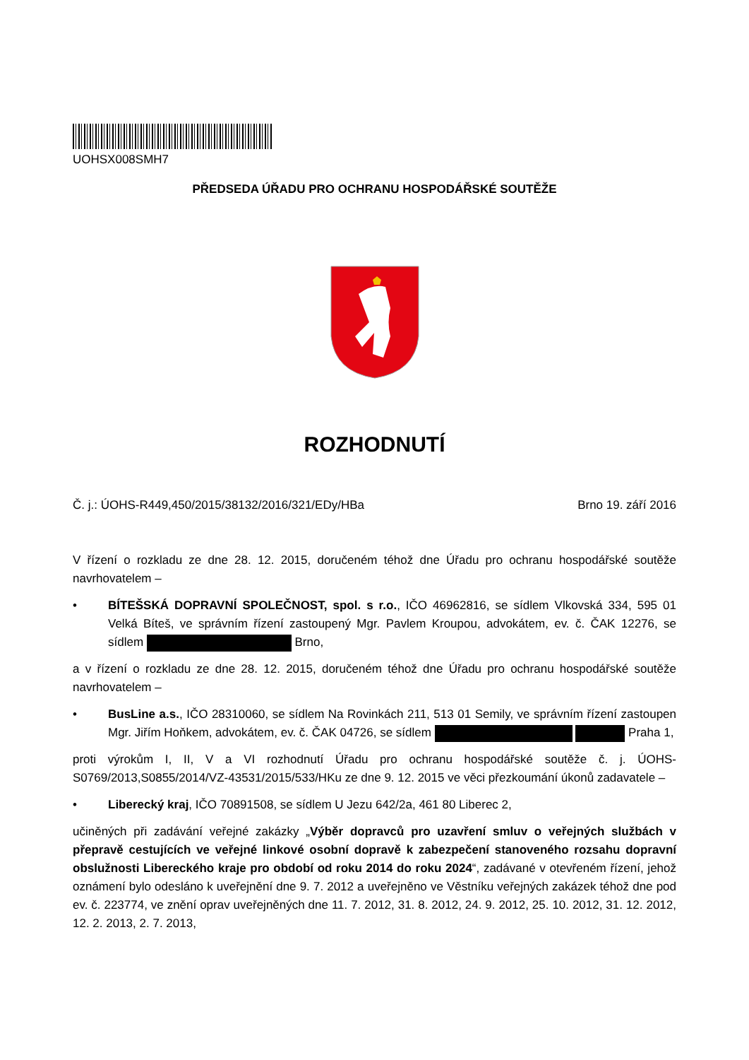UOHSX008SMH7
PŘEDSEDA ÚŘADU PRO OCHRANU HOSPODÁŘSKÉ SOUTĚŽE
ROZHODNUTÍ
Č. j.: ÚOHS-R449,450/2015/38132/2016/321/EDy/HBa Brno 19. září 2016
V řízení o rozkladu ze dne 28. 12. 2015, doručeném téhož dne Úřadu pro ochranu hospodářské soutěže navrhovatelem –
• BÍTEŠSKÁ DOPRAVNÍ SPOLEČNOST, spol. s r.o., IČO 46962816, se sídlem Vlkovská 334, 595 01 Velká Bíteš, ve správním řízení zastoupený Mgr. Pavlem Kroupou, advokátem, ev. č. ČAK 12276, se sídlem Brno,
a v řízení o rozkladu ze dne 28. 12. 2015, doručeném téhož dne Úřadu pro ochranu hospodářské soutěže navrhovatelem –
• BusLine a.s., IČO 28310060, se sídlem Na Rovinkách 211, 513 01 Semily, ve správním řízení zastoupen Mgr. Jiřím Hoňkem, advokátem, ev. č. ČAK 04726, se sídlem Praha 1,
proti výrokům I, II, V a VI rozhodnutí Úřadu pro ochranu hospodářské soutěže č. j. ÚOHS-S0769/2013,S0855/2014/VZ-43531/2015/533/HKu ze dne 9. 12. 2015 ve věci přezkoumání úkonů zadavatele –
• Liberecký kraj, IČO 70891508, se sídlem U Jezu 642/2a, 461 80 Liberec 2,
učiněných při zadávání veřejné zakázky „Výběr dopravců pro uzavření smluv o veřejných službách v přepravě cestujících ve veřejné linkové osobní dopravě k zabezpečení stanoveného rozsahu dopravní obslužnosti Libereckého kraje pro období od roku 2014 do roku 2024“, zadávané v otevřeném řízení, jehož oznámení bylo odesláno k uveřejnění dne 9. 7. 2012 a uveřejněno ve Věstníku veřejných zakázek téhož dne pod ev. č. 223774, ve znění oprav uveřejněných dne 11. 7. 2012, 31. 8. 2012, 24. 9. 2012, 25. 10. 2012, 31. 12. 2012, 12. 2. 2013, 2. 7. 2013,